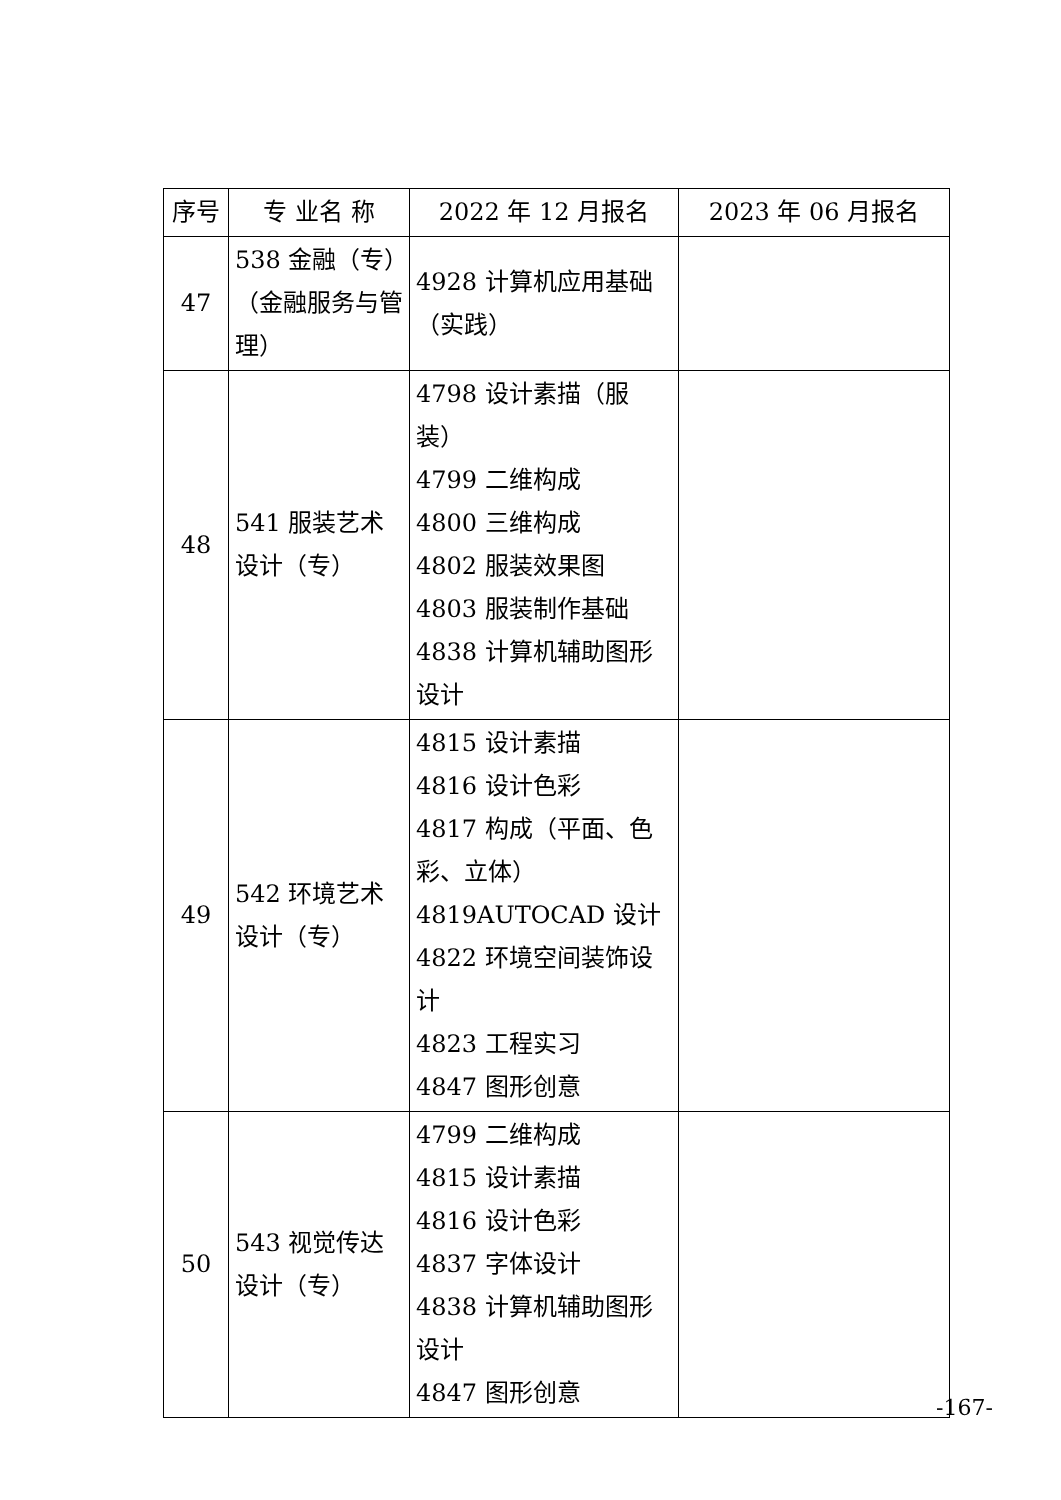| 序号 | 专 业名 称 | 2022 年 12 月报名 | 2023 年 06 月报名 |
| --- | --- | --- | --- |
| 47 | 538 金融（专）（金融服务与管理） | 4928 计算机应用基础（实践） | |
| 48 | 541 服装艺术设计（专） | 4798 设计素描（服装） 4799 二维构成 4800 三维构成 4802 服装效果图 4803 服装制作基础 4838 计算机辅助图形设计 | |
| 49 | 542 环境艺术设计（专） | 4815 设计素描 4816 设计色彩 4817 构成（平面、色彩、立体） 4819AUTOCAD 设计 4822 环境空间装饰设计 4823 工程实习 4847 图形创意 | |
| 50 | 543 视觉传达设计（专） | 4799 二维构成 4815 设计素描 4816 设计色彩 4837 字体设计 4838 计算机辅助图形设计 4847 图形创意 | |
-167-